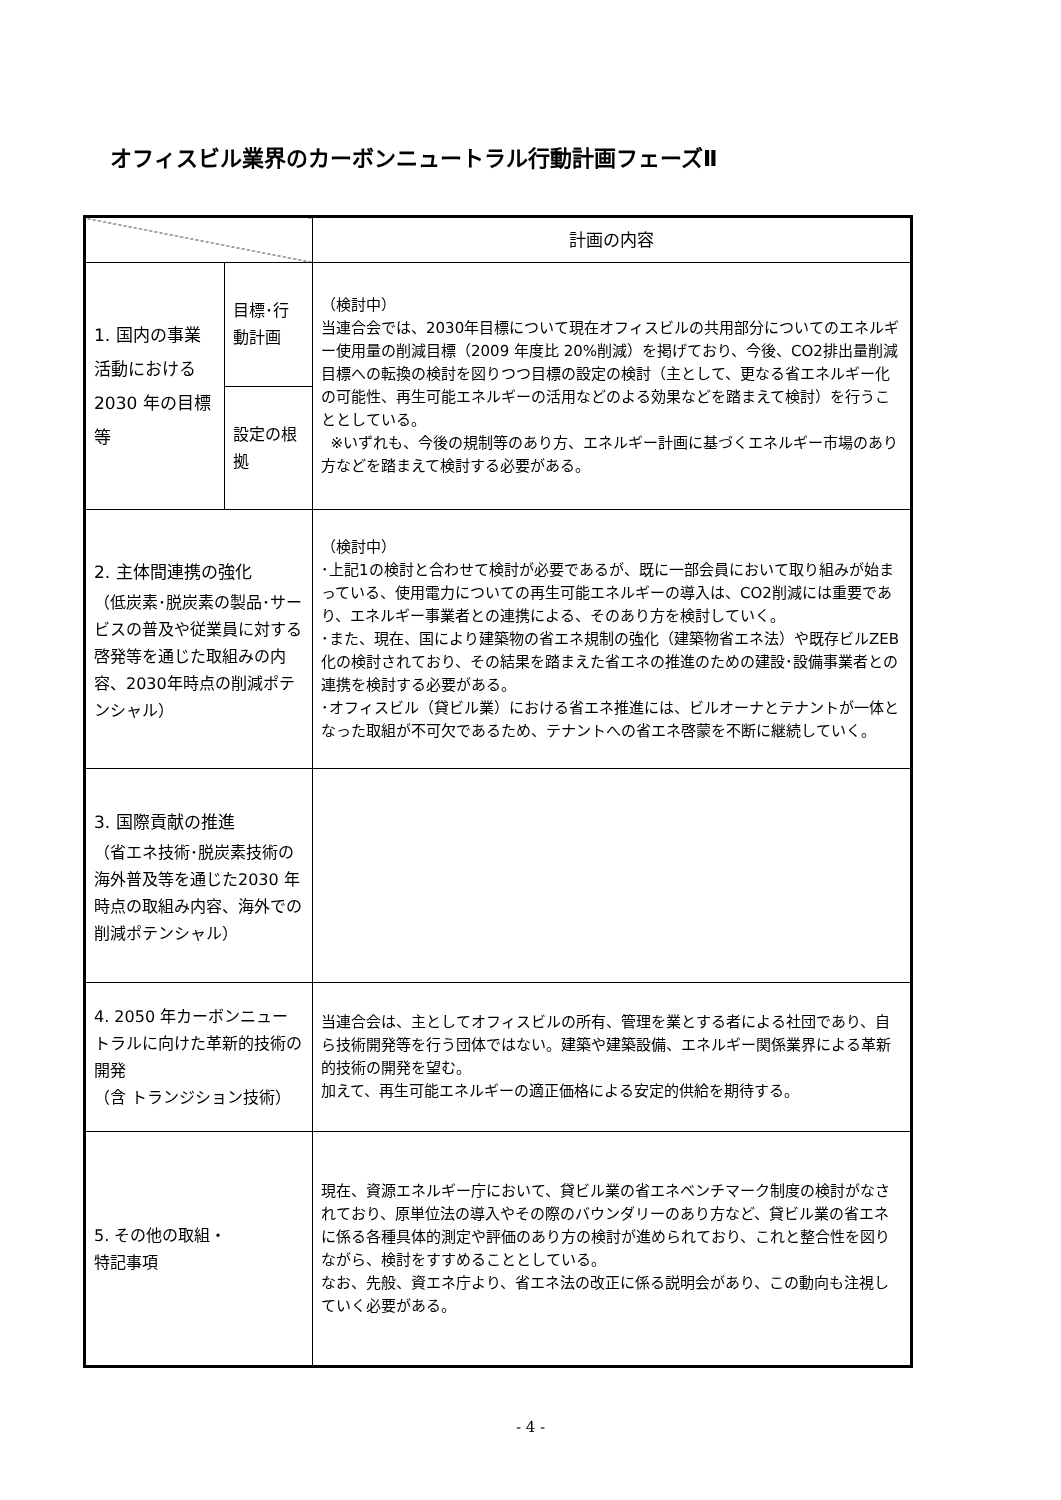オフィスビル業界のカーボンニュートラル行動計画フェーズⅡ
| | | 計画の内容 |
| --- | --- | --- |
| 1. 国内の事業活動における 2030 年の目標等 | 目標･行動計画 | （検討中） 当連合会では、2030年目標について現在オフィスビルの共用部分についてのエネルギー使用量の削減目標（2009 年度比 20%削減）を掲げており、今後、CO2排出量削減目標への転換の検討を図りつつ目標の設定の検討（主として、更なる省エネルギー化の可能性、再生可能エネルギーの活用などのよる効果などを踏まえて検討）を行うこととしている。 ※いずれも、今後の規制等のあり方、エネルギー計画に基づくエネルギー市場のあり方などを踏まえて検討する必要がある。 |
| | 設定の根拠 | |
| 2. 主体間連携の強化 （低炭素･脱炭素の製品･サービスの普及や従業員に対する啓発等を通じた取組みの内容、2030年時点の削減ポテンシャル） | | （検討中） ･上記1の検討と合わせて検討が必要であるが、既に一部会員において取り組みが始まっている、使用電力についての再生可能エネルギーの導入は、CO2削減には重要であり、エネルギー事業者との連携による、そのあり方を検討していく。 ･また、現在、国により建築物の省エネ規制の強化（建築物省エネ法）や既存ビルZEB化の検討されており、その結果を踏まえた省エネの推進のための建設･設備事業者との連携を検討する必要がある。 ･オフィスビル（貸ビル業）における省エネ推進には、ビルオーナとテナントが一体となった取組が不可欠であるため、テナントへの省エネ啓蒙を不断に継続していく。 |
| 3. 国際貢献の推進 （省エネ技術･脱炭素技術の海外普及等を通じた2030 年時点の取組み内容、海外での削減ポテンシャル） | | |
| 4. 2050 年カーボンニュートラルに向けた革新的技術の開発 （含 トランジション技術） | | 当連合会は、主としてオフィスビルの所有、管理を業とする者による社団であり、自ら技術開発等を行う団体ではない。建築や建築設備、エネルギー関係業界による革新的技術の開発を望む。 加えて、再生可能エネルギーの適正価格による安定的供給を期待する。 |
| 5. その他の取組・ 特記事項 | | 現在、資源エネルギー庁において、貸ビル業の省エネベンチマーク制度の検討がなされており、原単位法の導入やその際のバウンダリーのあり方など、貸ビル業の省エネに係る各種具体的測定や評価のあり方の検討が進められており、これと整合性を図りながら、検討をすすめることとしている。 なお、先般、資エネ庁より、省エネ法の改正に係る説明会があり、この動向も注視していく必要がある。 |
- 4 -